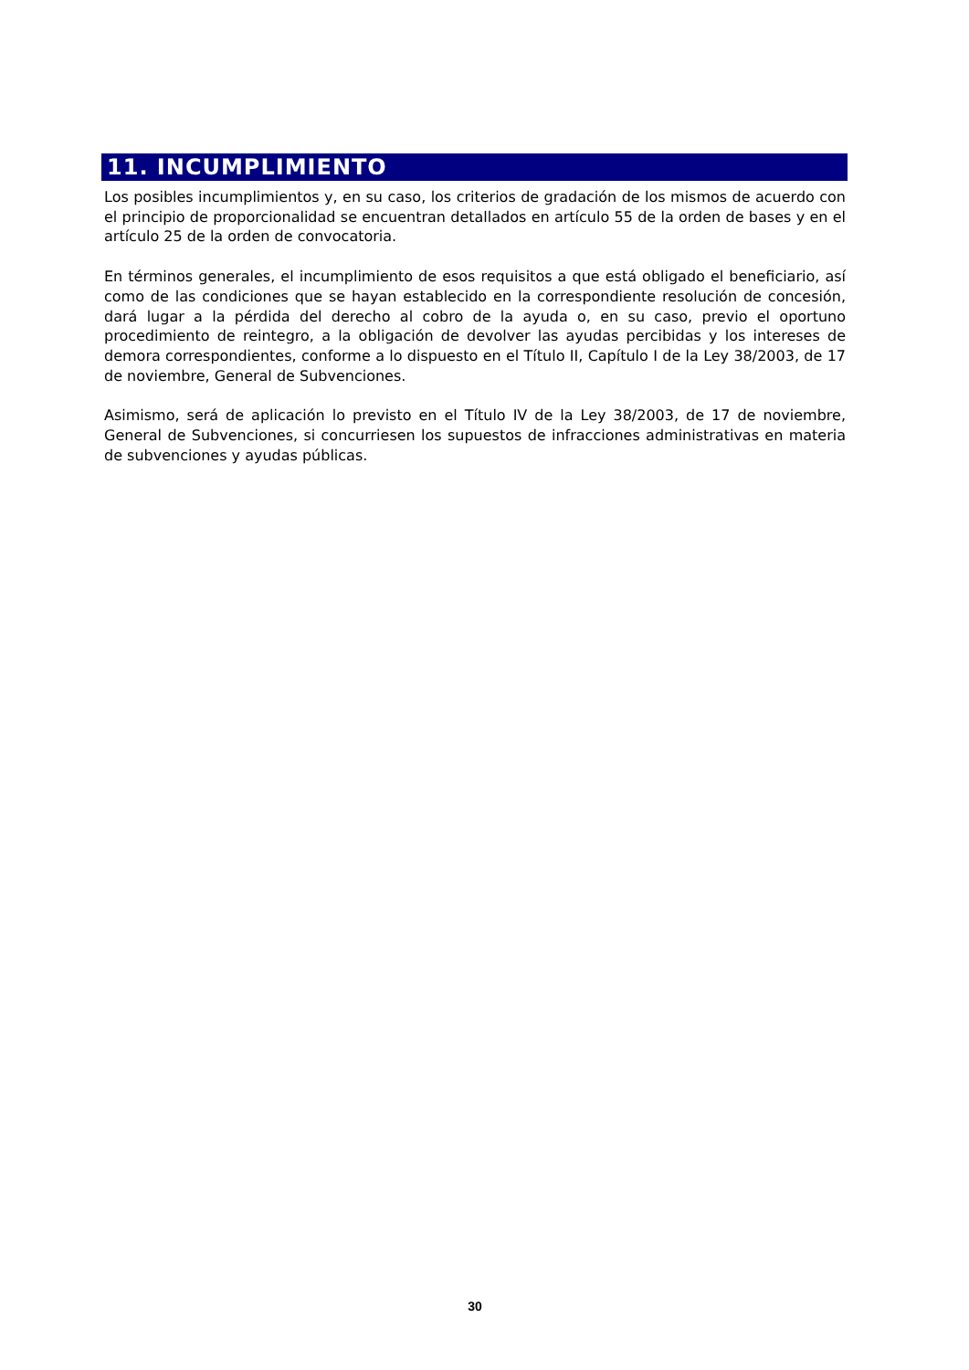11. INCUMPLIMIENTO
Los posibles incumplimientos y, en su caso, los criterios de gradación de los mismos de acuerdo con el principio de proporcionalidad se encuentran detallados en artículo 55 de la orden de bases y en el artículo 25 de la orden de convocatoria.
En términos generales, el incumplimiento de esos requisitos a que está obligado el beneficiario, así como de las condiciones que se hayan establecido en la correspondiente resolución de concesión, dará lugar a la pérdida del derecho al cobro de la ayuda o, en su caso, previo el oportuno procedimiento de reintegro, a la obligación de devolver las ayudas percibidas y los intereses de demora correspondientes, conforme a lo dispuesto en el Título II, Capítulo I de la Ley 38/2003, de 17 de noviembre, General de Subvenciones.
Asimismo, será de aplicación lo previsto en el Título IV de la Ley 38/2003, de 17 de noviembre, General de Subvenciones, si concurriesen los supuestos de infracciones administrativas en materia de subvenciones y ayudas públicas.
30